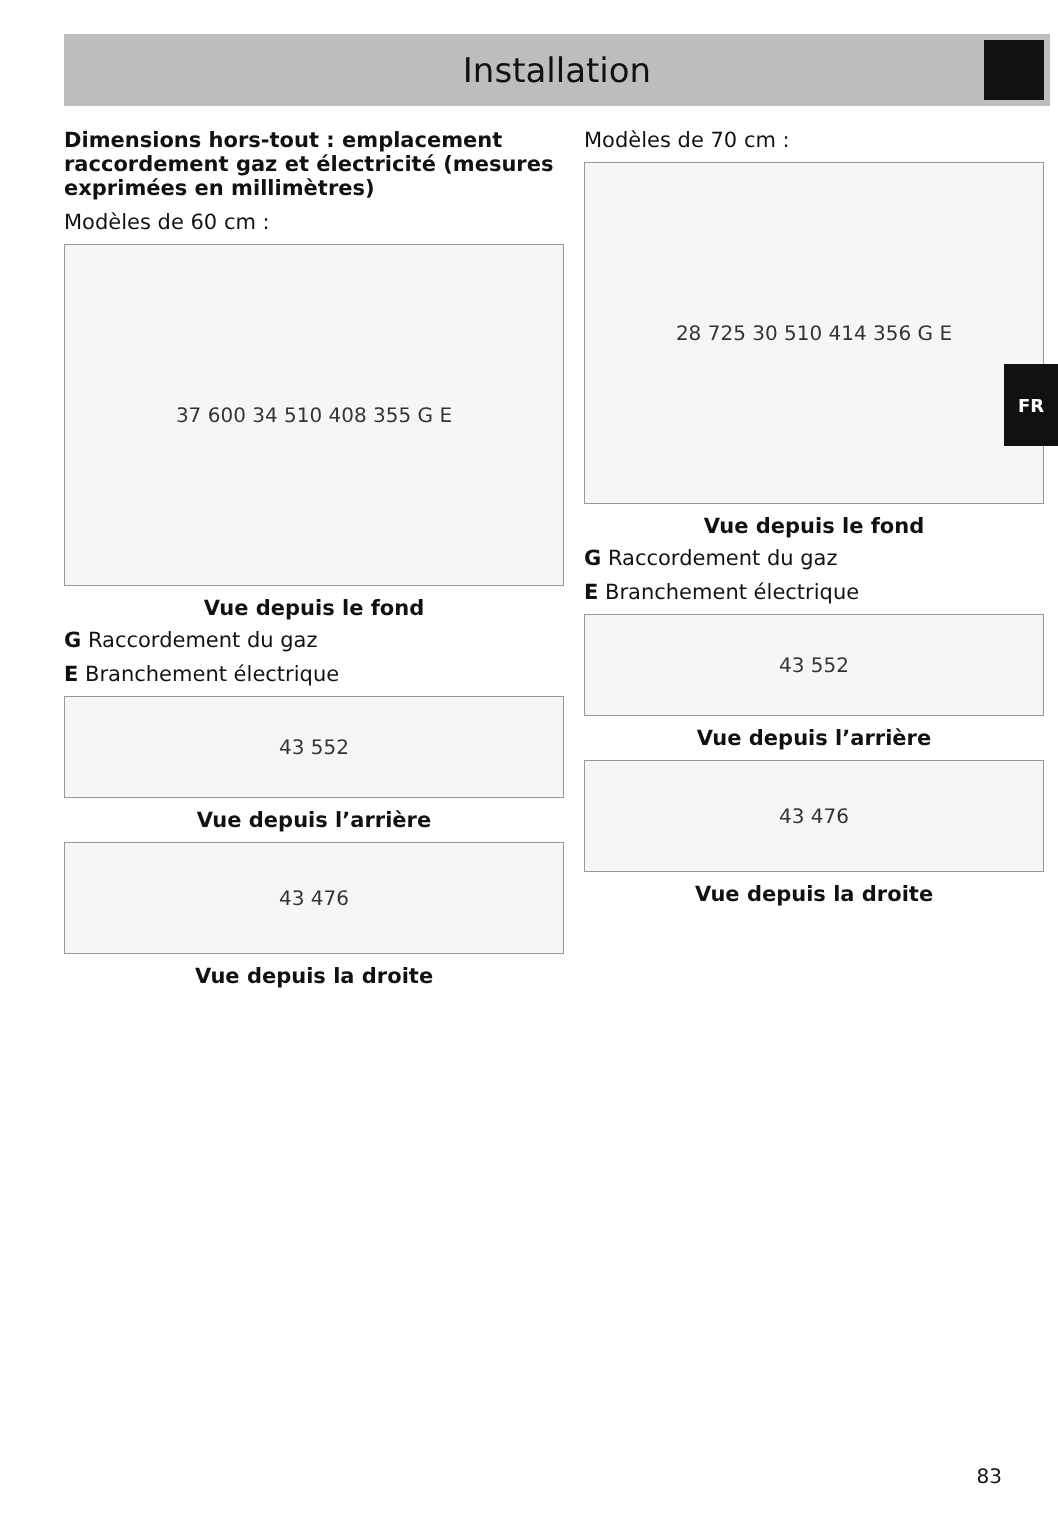Installation
Dimensions hors-tout : emplacement raccordement gaz et électricité (mesures exprimées en millimètres)
Modèles de 60 cm :
37 600 34 510 408 355 G E
Vue depuis le fond
G Raccordement du gaz
E Branchement électrique
43 552
Vue depuis l’arrière
43 476
Vue depuis la droite
Modèles de 70 cm :
28 725 30 510 414 356 G E
Vue depuis le fond
G Raccordement du gaz
E Branchement électrique
43 552
Vue depuis l’arrière
43 476
Vue depuis la droite
FR
83